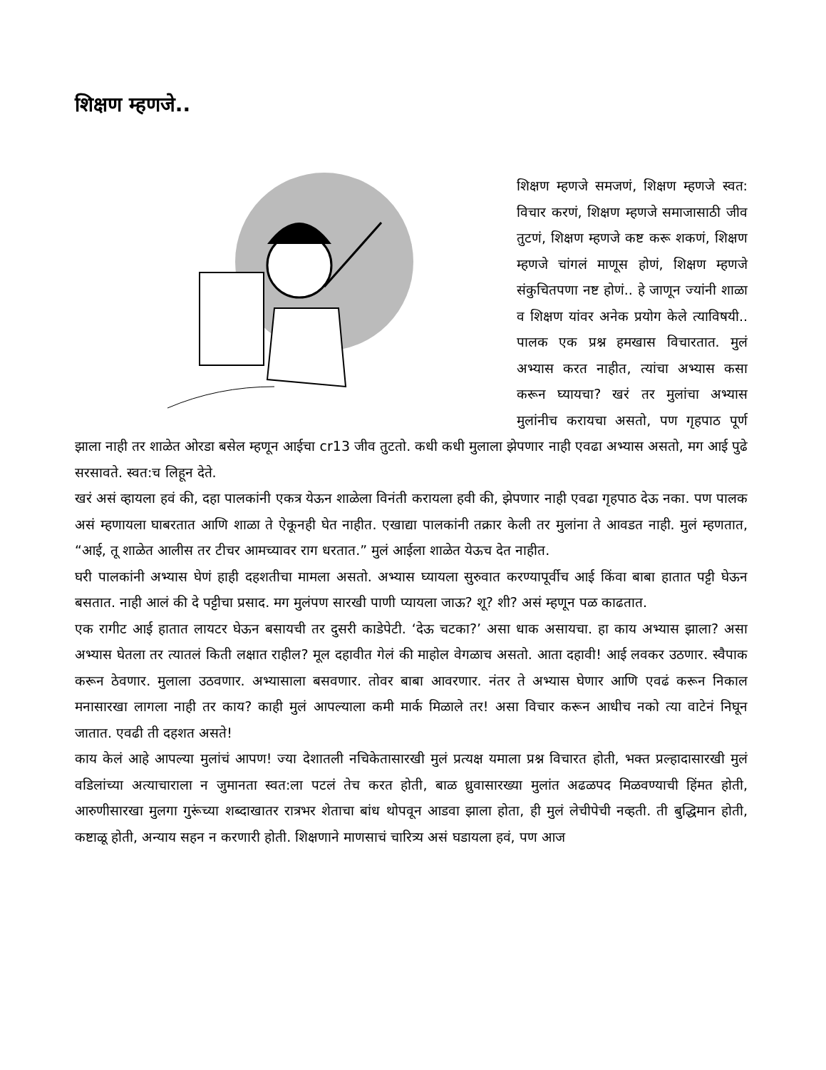शिक्षण म्हणजे..
शिक्षण म्हणजे समजणं, शिक्षण म्हणजे स्वत: विचार करणं, शिक्षण म्हणजे समाजासाठी जीव तुटणं, शिक्षण म्हणजे कष्ट करू शकणं, शिक्षण म्हणजे चांगलं माणूस होणं, शिक्षण म्हणजे संकुचितपणा नष्ट होणं.. हे जाणून ज्यांनी शाळा व शिक्षण यांवर अनेक प्रयोग केले त्याविषयी.. पालक एक प्रश्न हमखास विचारतात. मुलं अभ्यास करत नाहीत, त्यांचा अभ्यास कसा करून घ्यायचा? खरं तर मुलांचा अभ्यास मुलांनीच करायचा असतो, पण गृहपाठ पूर्ण झाला नाही तर शाळेत ओरडा बसेल म्हणून आईचा cr13 जीव तुटतो. कधी कधी मुलाला झेपणार नाही एवढा अभ्यास असतो, मग आई पुढे सरसावते. स्वत:च लिहून देते.
खरं असं व्हायला हवं की, दहा पालकांनी एकत्र येऊन शाळेला विनंती करायला हवी की, झेपणार नाही एवढा गृहपाठ देऊ नका. पण पालक असं म्हणायला घाबरतात आणि शाळा ते ऐकूनही घेत नाहीत. एखाद्या पालकांनी तक्रार केली तर मुलांना ते आवडत नाही. मुलं म्हणतात, “आई, तू शाळेत आलीस तर टीचर आमच्यावर राग धरतात.” मुलं आईला शाळेत येऊच देत नाहीत.
घरी पालकांनी अभ्यास घेणं हाही दहशतीचा मामला असतो. अभ्यास घ्यायला सुरुवात करण्यापूर्वीच आई किंवा बाबा हातात पट्टी घेऊन बसतात. नाही आलं की दे पट्टीचा प्रसाद. मग मुलंपण सारखी पाणी प्यायला जाऊ? शू? शी? असं म्हणून पळ काढतात.
एक रागीट आई हातात लायटर घेऊन बसायची तर दुसरी काडेपेटी. ‘देऊ चटका?’ असा धाक असायचा. हा काय अभ्यास झाला? असा अभ्यास घेतला तर त्यातलं किती लक्षात राहील? मूल दहावीत गेलं की माहोल वेगळाच असतो. आता दहावी! आई लवकर उठणार. स्वैपाक करून ठेवणार. मुलाला उठवणार. अभ्यासाला बसवणार. तोवर बाबा आवरणार. नंतर ते अभ्यास घेणार आणि एवढं करून निकाल मनासारखा लागला नाही तर काय? काही मुलं आपल्याला कमी मार्क मिळाले तर! असा विचार करून आधीच नको त्या वाटेनं निघून जातात. एवढी ती दहशत असते!
काय केलं आहे आपल्या मुलांचं आपण! ज्या देशातली नचिकेतासारखी मुलं प्रत्यक्ष यमाला प्रश्न विचारत होती, भक्त प्रल्हादासारखी मुलं वडिलांच्या अत्याचाराला न जुमानता स्वत:ला पटलं तेच करत होती, बाळ ध्रुवासारख्या मुलांत अढळपद मिळवण्याची हिंमत होती, आरुणीसारखा मुलगा गुरूंच्या शब्दाखातर रात्रभर शेताचा बांध थोपवून आडवा झाला होता, ही मुलं लेचीपेची नव्हती. ती बुद्धिमान होती, कष्टाळू होती, अन्याय सहन न करणारी होती. शिक्षणाने माणसाचं चारित्र्य असं घडायला हवं, पण आज